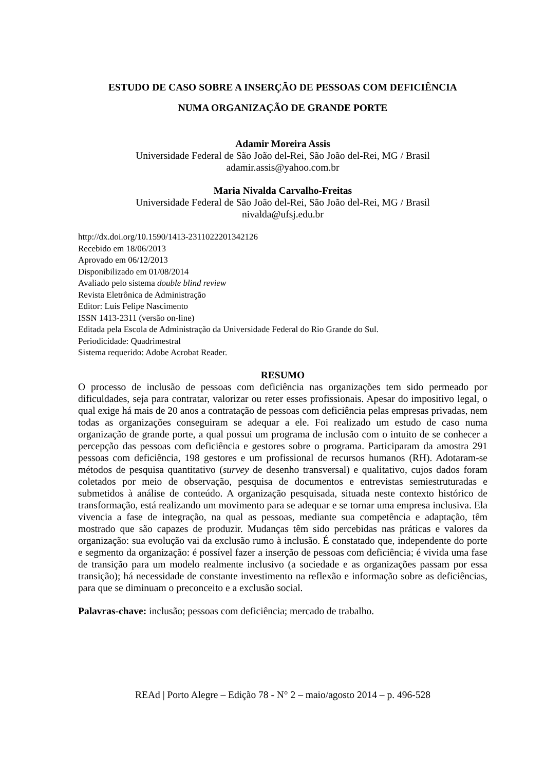ESTUDO DE CASO SOBRE A INSERÇÃO DE PESSOAS COM DEFICIÊNCIA
NUMA ORGANIZAÇÃO DE GRANDE PORTE
Adamir Moreira Assis
Universidade Federal de São João del-Rei, São João del-Rei, MG / Brasil
adamir.assis@yahoo.com.br
Maria Nivalda Carvalho-Freitas
Universidade Federal de São João del-Rei, São João del-Rei, MG / Brasil
nivalda@ufsj.edu.br
http://dx.doi.org/10.1590/1413-2311022201342126
Recebido em 18/06/2013
Aprovado em 06/12/2013
Disponibilizado em 01/08/2014
Avaliado pelo sistema double blind review
Revista Eletrônica de Administração
Editor: Luís Felipe Nascimento
ISSN 1413-2311 (versão on-line)
Editada pela Escola de Administração da Universidade Federal do Rio Grande do Sul.
Periodicidade: Quadrimestral
Sistema requerido: Adobe Acrobat Reader.
RESUMO
O processo de inclusão de pessoas com deficiência nas organizações tem sido permeado por dificuldades, seja para contratar, valorizar ou reter esses profissionais. Apesar do impositivo legal, o qual exige há mais de 20 anos a contratação de pessoas com deficiência pelas empresas privadas, nem todas as organizações conseguiram se adequar a ele. Foi realizado um estudo de caso numa organização de grande porte, a qual possui um programa de inclusão com o intuito de se conhecer a percepção das pessoas com deficiência e gestores sobre o programa. Participaram da amostra 291 pessoas com deficiência, 198 gestores e um profissional de recursos humanos (RH). Adotaram-se métodos de pesquisa quantitativo (survey de desenho transversal) e qualitativo, cujos dados foram coletados por meio de observação, pesquisa de documentos e entrevistas semiestruturadas e submetidos à análise de conteúdo. A organização pesquisada, situada neste contexto histórico de transformação, está realizando um movimento para se adequar e se tornar uma empresa inclusiva. Ela vivencia a fase de integração, na qual as pessoas, mediante sua competência e adaptação, têm mostrado que são capazes de produzir. Mudanças têm sido percebidas nas práticas e valores da organização: sua evolução vai da exclusão rumo à inclusão. É constatado que, independente do porte e segmento da organização: é possível fazer a inserção de pessoas com deficiência; é vivida uma fase de transição para um modelo realmente inclusivo (a sociedade e as organizações passam por essa transição); há necessidade de constante investimento na reflexão e informação sobre as deficiências, para que se diminuam o preconceito e a exclusão social.
Palavras-chave: inclusão; pessoas com deficiência; mercado de trabalho.
REAd | Porto Alegre – Edição 78 - N° 2 – maio/agosto 2014 – p. 496-528